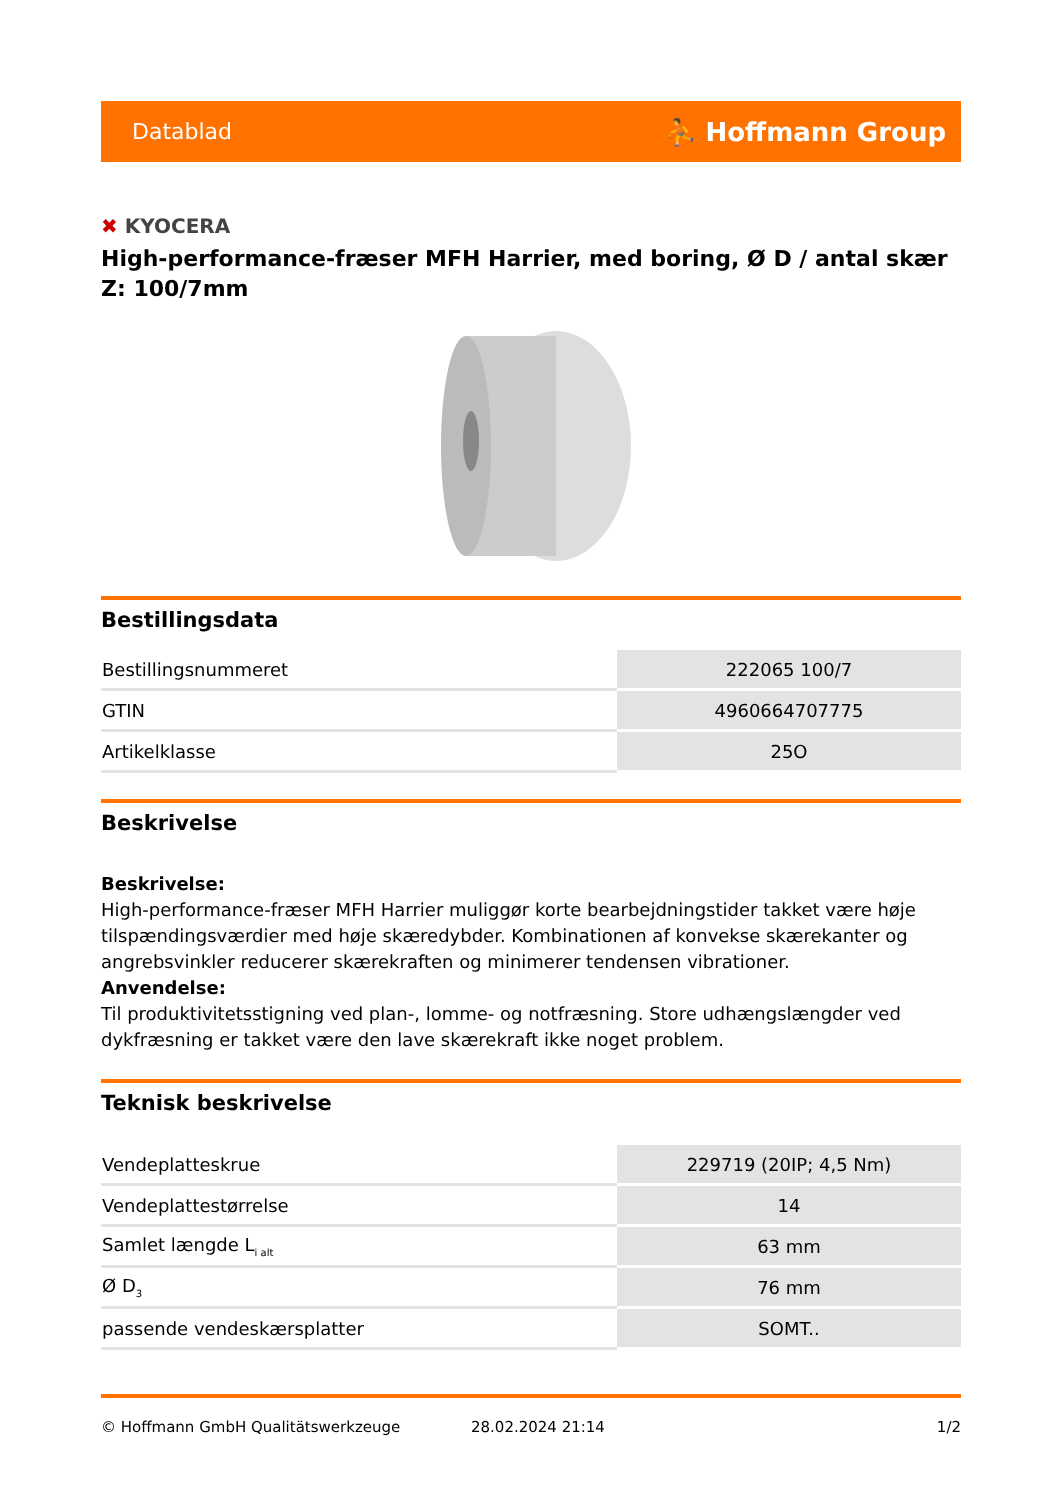Datablad
⛹ Hoffmann Group
✖ KYOCERA
High-performance-fræser MFH Harrier, med boring, Ø D / antal skær Z: 100/7mm
Bestillingsdata
| Bestillingsnummeret | 222065 100/7 |
| GTIN | 4960664707775 |
| Artikelklasse | 25O |
Beskrivelse
Beskrivelse:
High-performance-fræser MFH Harrier muliggør korte bearbejdningstider takket være høje tilspændingsværdier med høje skæredybder. Kombinationen af konvekse skærekanter og angrebsvinkler reducerer skærekraften og minimerer tendensen vibrationer.
Anvendelse:
Til produktivitetsstigning ved plan-, lomme- og notfræsning. Store udhængslængder ved dykfræsning er takket være den lave skærekraft ikke noget problem.
Teknisk beskrivelse
| Vendeplatteskrue | 229719 (20IP; 4,5 Nm) |
| Vendeplattestørrelse | 14 |
| Samlet længde L<sub>i alt</sub> | 63 mm |
| Ø D<sub>3</sub> | 76 mm |
| passende vendeskærsplatter | SOMT.. |
© Hoffmann GmbH Qualitätswerkzeuge 28.02.2024 21:14 1/2